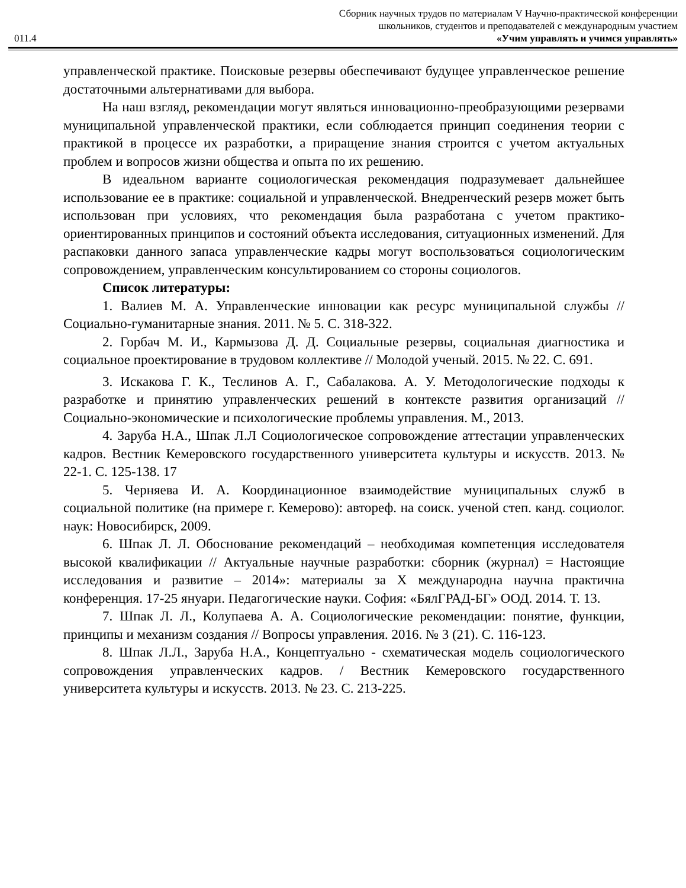011.4
Сборник научных трудов по материалам V Научно-практической конференции
школьников, студентов и преподавателей с международным участием
«Учим управлять и учимся управлять»
управленческой практике. Поисковые резервы обеспечивают будущее управленческое решение достаточными альтернативами для выбора.
На наш взгляд, рекомендации могут являться инновационно-преобразующими резервами муниципальной управленческой практики, если соблюдается принцип соединения теории с практикой в процессе их разработки, а приращение знания строится с учетом актуальных проблем и вопросов жизни общества и опыта по их решению.
В идеальном варианте социологическая рекомендация подразумевает дальнейшее использование ее в практике: социальной и управленческой. Внедренческий резерв может быть использован при условиях, что рекомендация была разработана с учетом практико-ориентированных принципов и состояний объекта исследования, ситуационных изменений. Для распаковки данного запаса управленческие кадры могут воспользоваться социологическим сопровождением, управленческим консультированием со стороны социологов.
Список литературы:
1. Валиев М. А. Управленческие инновации как ресурс муниципальной службы // Социально-гуманитарные знания. 2011. № 5. С. 318-322.
2. Горбач М. И., Кармызова Д. Д. Социальные резервы, социальная диагностика и социальное проектирование в трудовом коллективе // Молодой ученый. 2015. № 22. С. 691.
3. Искакова Г. К., Теслинов А. Г., Сабалакова. А. У. Методологические подходы к разработке и принятию управленческих решений в контексте развития организаций // Социально-экономические и психологические проблемы управления. М., 2013.
4. Заруба Н.А., Шпак Л.Л Социологическое сопровождение аттестации управленческих кадров. Вестник Кемеровского государственного университета культуры и искусств. 2013. № 22-1. С. 125-138. 17
5. Черняева И. А. Координационное взаимодействие муниципальных служб в социальной политике (на примере г. Кемерово): автореф. на соиск. ученой степ. канд. социолог. наук: Новосибирск, 2009.
6. Шпак Л. Л. Обоснование рекомендаций – необходимая компетенция исследователя высокой квалификации // Актуальные научные разработки: сборник (журнал) = Настоящие исследования и развитие – 2014»: материалы за X международна научна практична конференция. 17-25 януари. Педагогические науки. София: «БялГРАД-БГ» ООД. 2014. Т. 13.
7. Шпак Л. Л., Колупаева А. А. Социологические рекомендации: понятие, функции, принципы и механизм создания // Вопросы управления. 2016. № 3 (21). С. 116-123.
8. Шпак Л.Л., Заруба Н.А., Концептуально - схематическая модель социологического сопровождения управленческих кадров. / Вестник Кемеровского государственного университета культуры и искусств. 2013. № 23. С. 213-225.